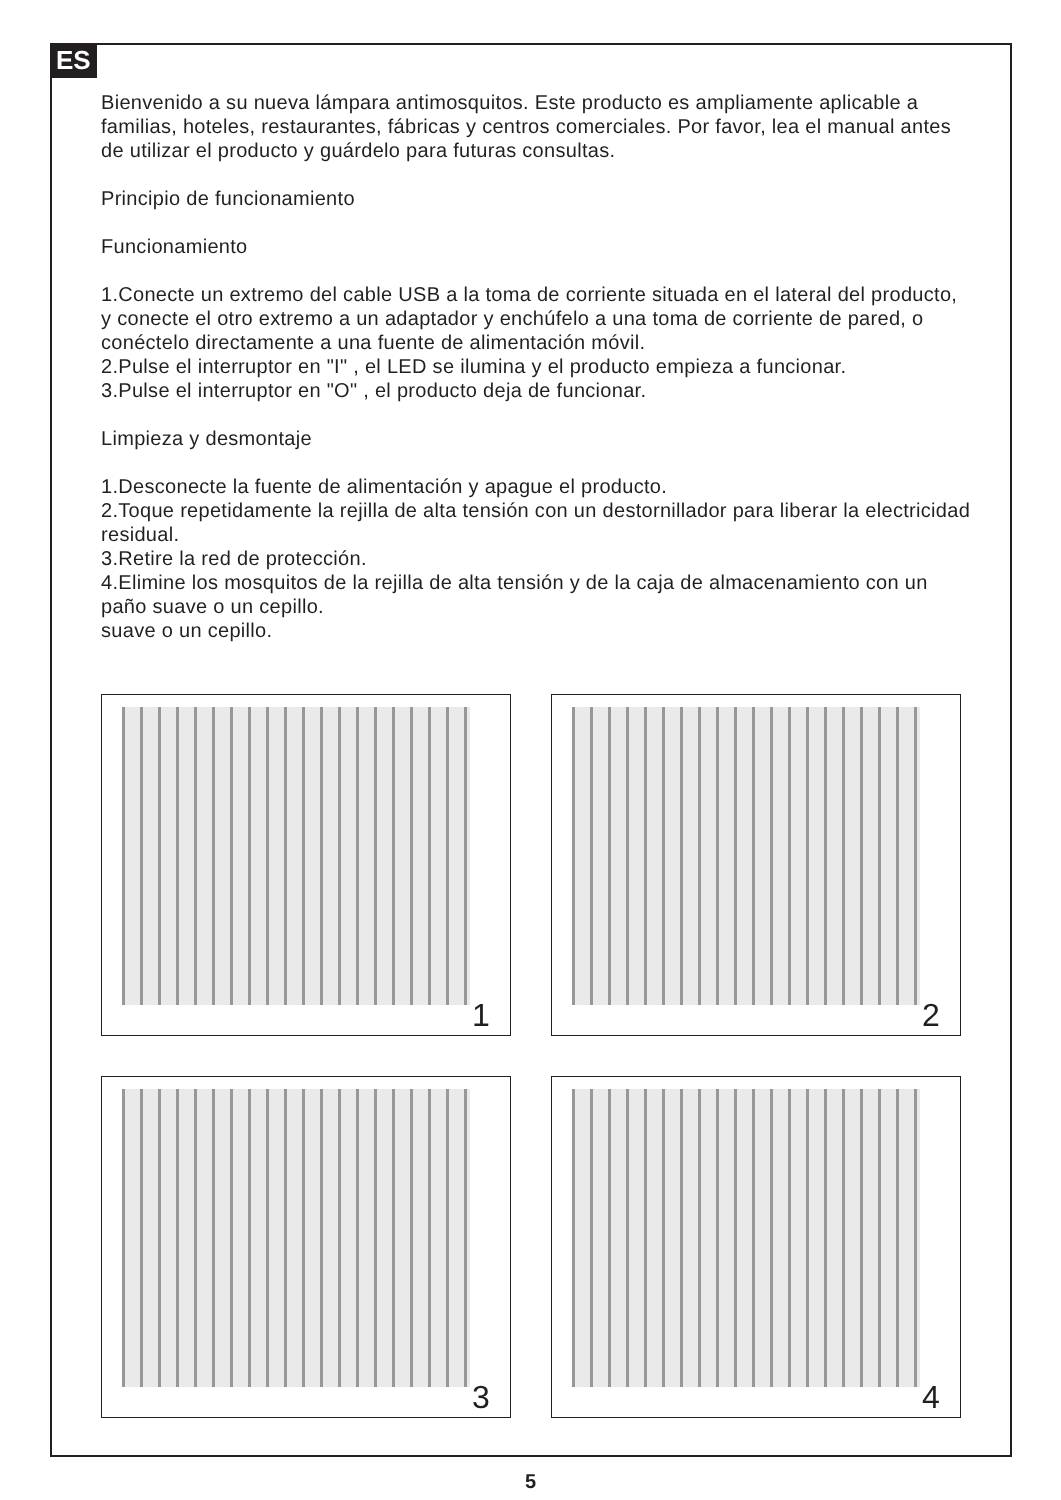ES
Bienvenido a su nueva lámpara antimosquitos. Este producto es ampliamente aplicable a familias, hoteles, restaurantes, fábricas y centros comerciales. Por favor, lea el manual antes de utilizar el producto y guárdelo para futuras consultas.
Principio de funcionamiento
Funcionamiento
1.Conecte un extremo del cable USB a la toma de corriente situada en el lateral del producto, y conecte el otro extremo a un adaptador y enchúfelo a una toma de corriente de pared, o conéctelo directamente a una fuente de alimentación móvil.
2.Pulse el interruptor en "I" , el LED se ilumina y el producto empieza a funcionar.
3.Pulse el interruptor en "O" , el producto deja de funcionar.
Limpieza y desmontaje
1.Desconecte la fuente de alimentación y apague el producto.
2.Toque repetidamente la rejilla de alta tensión con un destornillador para liberar la electricidad residual.
3.Retire la red de protección.
4.Elimine los mosquitos de la rejilla de alta tensión y de la caja de almacenamiento con un paño suave o un cepillo.
suave o un cepillo.
1
2
3
4
5